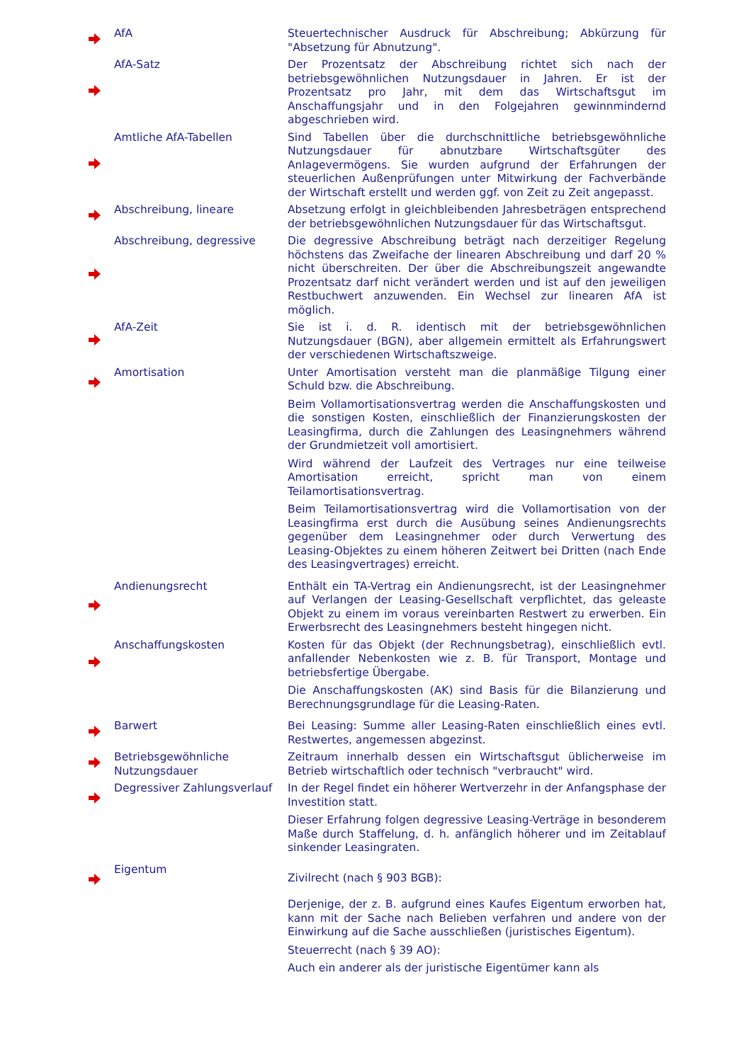| | AfA | Steuertechnischer Ausdruck für Abschreibung; Abkürzung für "Absetzung für Abnutzung". |
| | AfA-Satz | Der Prozentsatz der Abschreibung richtet sich nach der betriebsgewöhnlichen Nutzungsdauer in Jahren. Er ist der Prozentsatz pro Jahr, mit dem das Wirtschaftsgut im Anschaffungsjahr und in den Folgejahren gewinnmindernd abgeschrieben wird. |
| | Amtliche AfA-Tabellen | Sind Tabellen über die durchschnittliche betriebsgewöhnliche Nutzungsdauer für abnutzbare Wirtschaftsgüter des Anlagevermögens. Sie wurden aufgrund der Erfahrungen der steuerlichen Außenprüfungen unter Mitwirkung der Fachverbände der Wirtschaft erstellt und werden ggf. von Zeit zu Zeit angepasst. |
| | Abschreibung, lineare | Absetzung erfolgt in gleichbleibenden Jahresbeträgen entsprechend der betriebsgewöhnlichen Nutzungsdauer für das Wirtschaftsgut. |
| | Abschreibung, degressive | Die degressive Abschreibung beträgt nach derzeitiger Regelung höchstens das Zweifache der linearen Abschreibung und darf 20 % nicht überschreiten. Der über die Abschreibungszeit angewandte Prozentsatz darf nicht verändert werden und ist auf den jeweiligen Restbuchwert anzuwenden. Ein Wechsel zur linearen AfA ist möglich. |
| | AfA-Zeit | Sie ist i. d. R. identisch mit der betriebsgewöhnlichen Nutzungsdauer (BGN), aber allgemein ermittelt als Erfahrungswert der verschiedenen Wirtschaftszweige. |
| | Amortisation | Unter Amortisation versteht man die planmäßige Tilgung einer Schuld bzw. die Abschreibung. Beim Vollamortisationsvertrag werden die Anschaffungskosten und die sonstigen Kosten, einschließlich der Finanzierungskosten der Leasingfirma, durch die Zahlungen des Leasingnehmers während der Grundmietzeit voll amortisiert. Wird während der Laufzeit des Vertrages nur eine teilweise Amortisation erreicht, spricht man von einem Teilamortisationsvertrag. Beim Teilamortisationsvertrag wird die Vollamortisation von der Leasingfirma erst durch die Ausübung seines Andienungsrechts gegenüber dem Leasingnehmer oder durch Verwertung des Leasing-Objektes zu einem höheren Zeitwert bei Dritten (nach Ende des Leasingvertrages) erreicht. |
| | Andienungsrecht | Enthält ein TA-Vertrag ein Andienungsrecht, ist der Leasingnehmer auf Verlangen der Leasing-Gesellschaft verpflichtet, das geleaste Objekt zu einem im voraus vereinbarten Restwert zu erwerben. Ein Erwerbsrecht des Leasingnehmers besteht hingegen nicht. |
| | Anschaffungskosten | Kosten für das Objekt (der Rechnungsbetrag), einschließlich evtl. anfallender Nebenkosten wie z. B. für Transport, Montage und betriebsfertige Übergabe. Die Anschaffungskosten (AK) sind Basis für die Bilanzierung und Berechnungsgrundlage für die Leasing-Raten. |
| | Barwert | Bei Leasing: Summe aller Leasing-Raten einschließlich eines evtl. Restwertes, angemessen abgezinst. |
| | Betriebsgewöhnliche Nutzungsdauer | Zeitraum innerhalb dessen ein Wirtschaftsgut üblicherweise im Betrieb wirtschaftlich oder technisch "verbraucht" wird. |
| | Degressiver Zahlungsverlauf | In der Regel findet ein höherer Wertverzehr in der Anfangsphase der Investition statt. Dieser Erfahrung folgen degressive Leasing-Verträge in besonderem Maße durch Staffelung, d. h. anfänglich höherer und im Zeitablauf sinkender Leasingraten. |
| | Eigentum | Zivilrecht (nach § 903 BGB): Derjenige, der z. B. aufgrund eines Kaufes Eigentum erworben hat, kann mit der Sache nach Belieben verfahren und andere von der Einwirkung auf die Sache ausschließen (juristisches Eigentum). Steuerrecht (nach § 39 AO): Auch ein anderer als der juristische Eigentümer kann als |